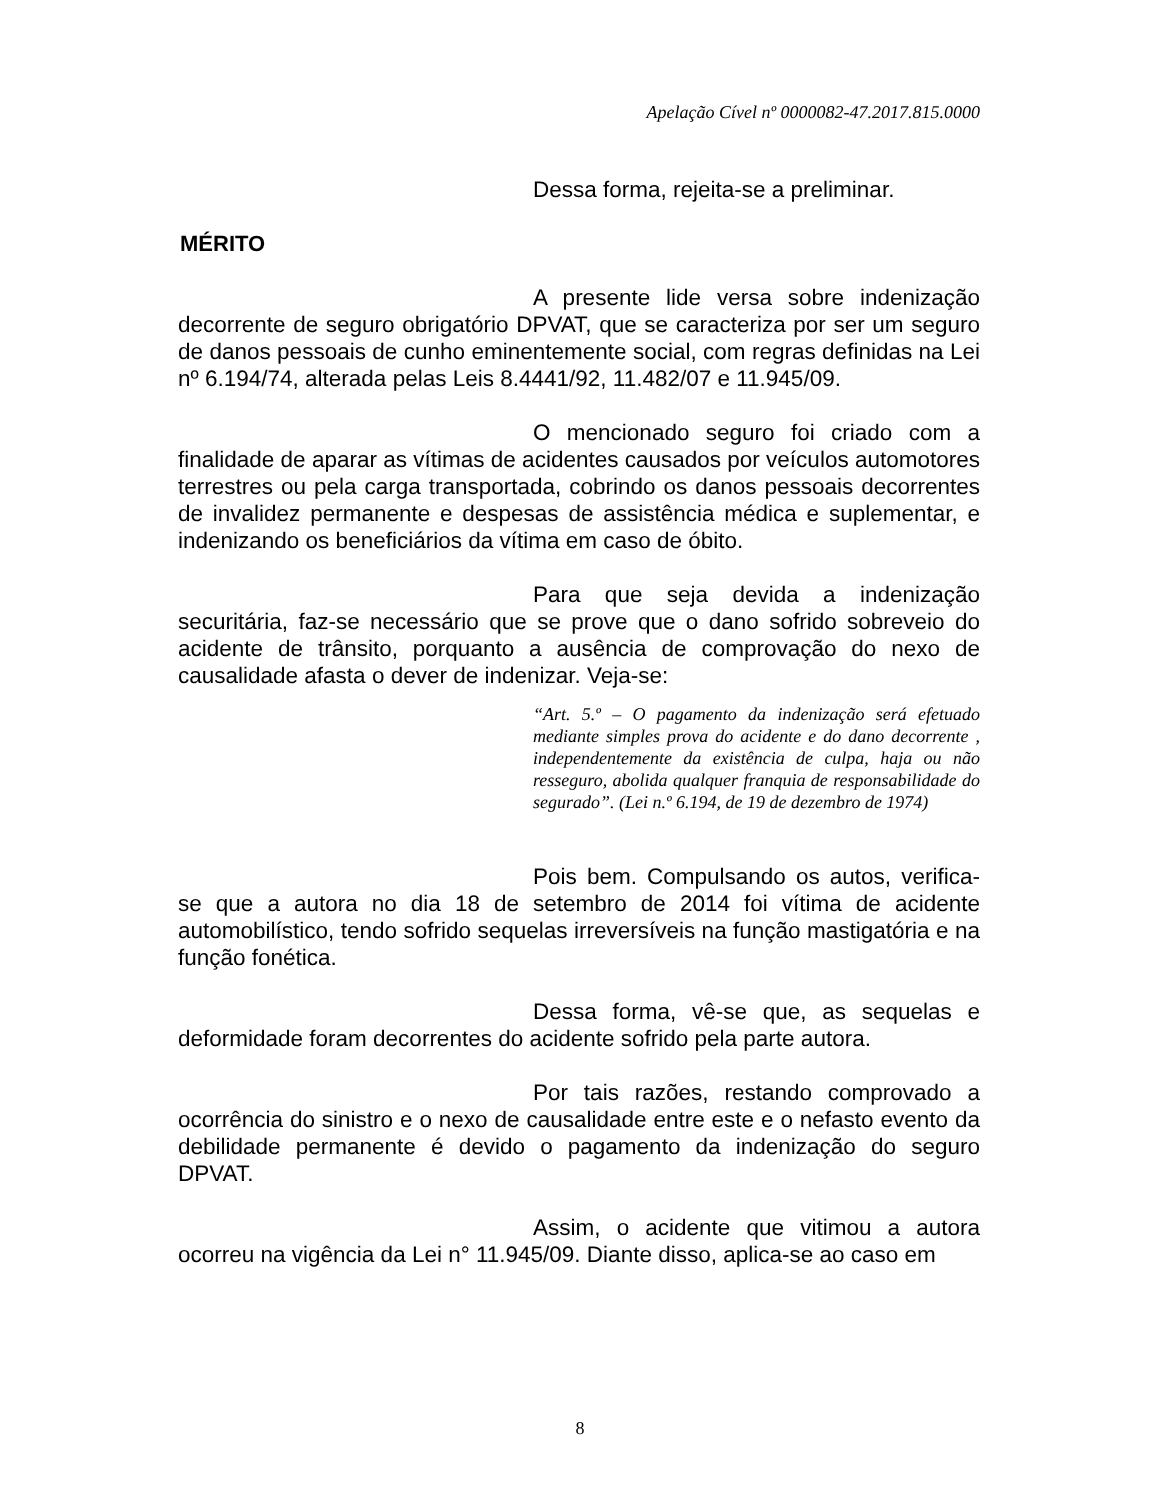Apelação Cível nº 0000082-47.2017.815.0000
Dessa forma, rejeita-se a preliminar.
MÉRITO
A presente lide versa sobre indenização decorrente de seguro obrigatório DPVAT, que se caracteriza por ser um seguro de danos pessoais de cunho eminentemente social, com regras definidas na Lei nº 6.194/74, alterada pelas Leis 8.4441/92, 11.482/07 e 11.945/09.
O mencionado seguro foi criado com a finalidade de aparar as vítimas de acidentes causados por veículos automotores terrestres ou pela carga transportada, cobrindo os danos pessoais decorrentes de invalidez permanente e despesas de assistência médica e suplementar, e indenizando os beneficiários da vítima em caso de óbito.
Para que seja devida a indenização securitária, faz-se necessário que se prove que o dano sofrido sobreveio do acidente de trânsito, porquanto a ausência de comprovação do nexo de causalidade afasta o dever de indenizar. Veja-se:
“Art. 5.º – O pagamento da indenização será efetuado mediante simples prova do acidente e do dano decorrente , independentemente da existência de culpa, haja ou não resseguro, abolida qualquer franquia de responsabilidade do segurado”. (Lei n.º 6.194, de 19 de dezembro de 1974)
Pois bem. Compulsando os autos, verifica-se que a autora no dia 18 de setembro de 2014 foi vítima de acidente automobilístico, tendo sofrido sequelas irreversíveis na função mastigatória e na função fonética.
Dessa forma, vê-se que, as sequelas e deformidade foram decorrentes do acidente sofrido pela parte autora.
Por tais razões, restando comprovado a ocorrência do sinistro e o nexo de causalidade entre este e o nefasto evento da debilidade permanente é devido o pagamento da indenização do seguro DPVAT.
Assim, o acidente que vitimou a autora ocorreu na vigência da Lei n° 11.945/09. Diante disso, aplica-se ao caso em
8